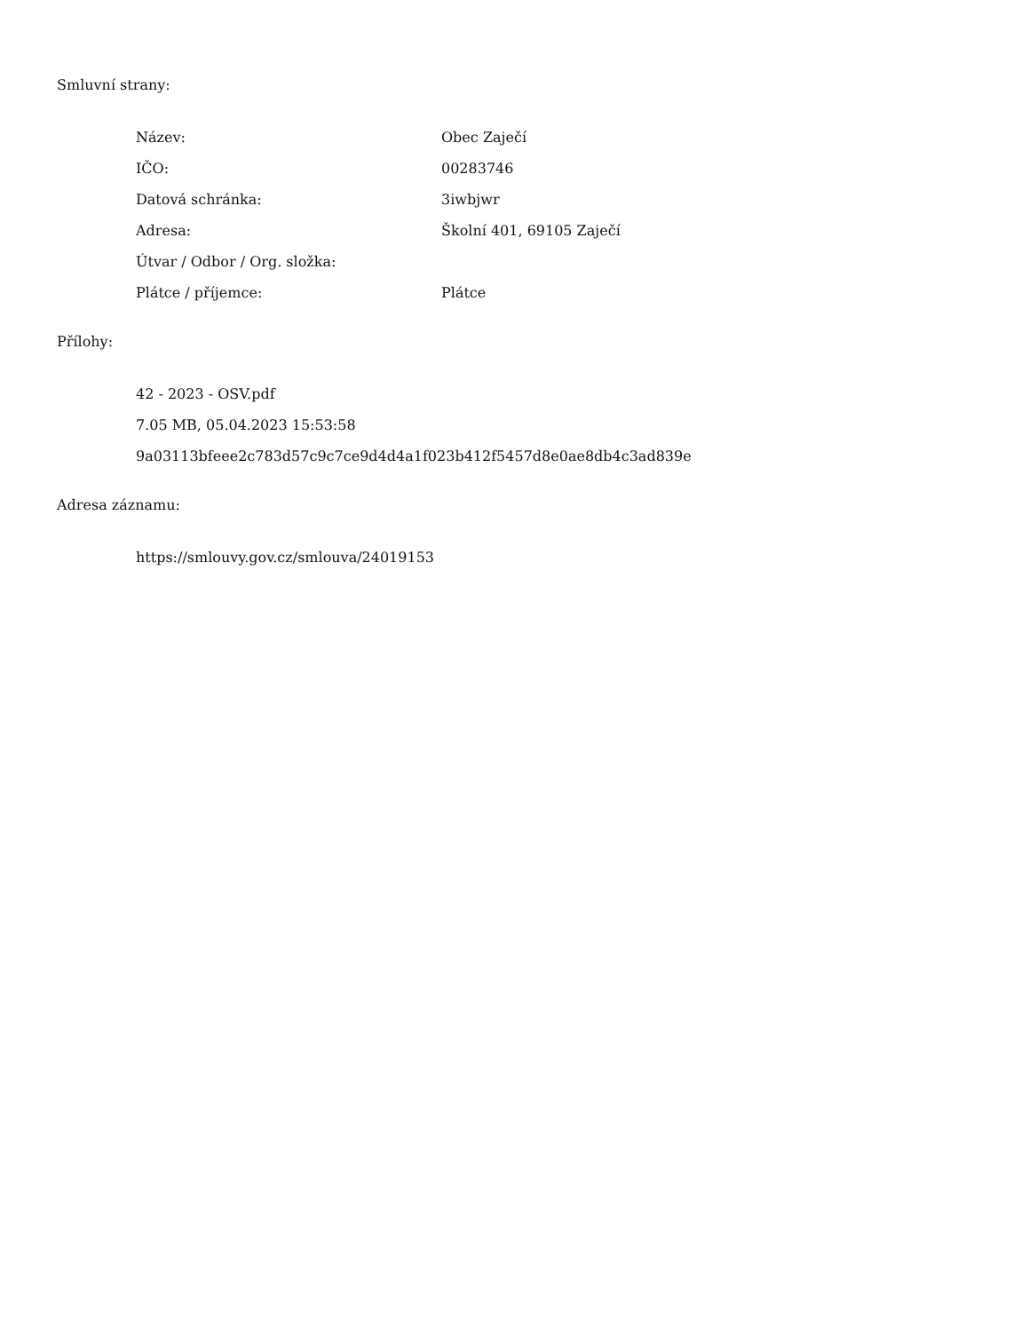Smluvní strany:
| Název: | Obec Zaječí |
| IČO: | 00283746 |
| Datová schránka: | 3iwbjwr |
| Adresa: | Školní 401, 69105 Zaječí |
| Útvar / Odbor / Org. složka: | |
| Plátce / příjemce: | Plátce |
Přílohy:
42 - 2023 - OSV.pdf
7.05 MB, 05.04.2023 15:53:58
9a03113bfeee2c783d57c9c7ce9d4d4a1f023b412f5457d8e0ae8db4c3ad839e
Adresa záznamu:
https://smlouvy.gov.cz/smlouva/24019153